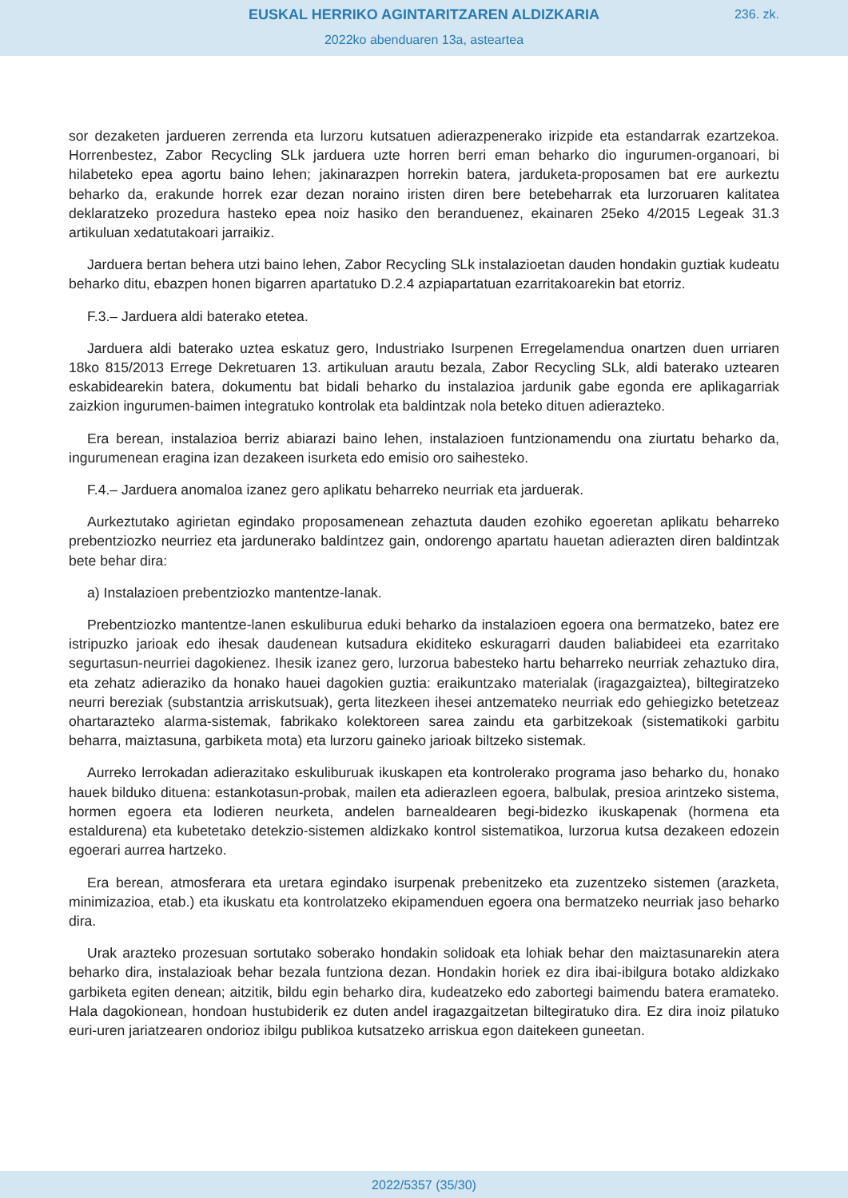EUSKAL HERRIKO AGINTARITZAREN ALDIZKARIA
236. zk.
2022ko abenduaren 13a, asteartea
sor dezaketen jardueren zerrenda eta lurzoru kutsatuen adierazpenerako irizpide eta estandarrak ezartzekoa. Horrenbestez, Zabor Recycling SLk jarduera uzte horren berri eman beharko dio ingurumen-organoari, bi hilabeteko epea agortu baino lehen; jakinarazpen horrekin batera, jarduketa-proposamen bat ere aurkeztu beharko da, erakunde horrek ezar dezan noraino iristen diren bere betebeharrak eta lurzoruaren kalitatea deklaratzeko prozedura hasteko epea noiz hasiko den beranduenez, ekainaren 25eko 4/2015 Legeak 31.3 artikuluan xedatutakoari jarraikiz.
Jarduera bertan behera utzi baino lehen, Zabor Recycling SLk instalazioetan dauden hondakin guztiak kudeatu beharko ditu, ebazpen honen bigarren apartatuko D.2.4 azpiapartatuan ezarritakoarekin bat etorriz.
F.3.– Jarduera aldi baterako etetea.
Jarduera aldi baterako uztea eskatuz gero, Industriako Isurpenen Erregelamendua onartzen duen urriaren 18ko 815/2013 Errege Dekretuaren 13. artikuluan arautu bezala, Zabor Recycling SLk, aldi baterako uztearen eskabidearekin batera, dokumentu bat bidali beharko du instalazioa jardunik gabe egonda ere aplikagarriak zaizkion ingurumen-baimen integratuko kontrolak eta baldintzak nola beteko dituen adierazteko.
Era berean, instalazioa berriz abiarazi baino lehen, instalazioen funtzionamendu ona ziurtatu beharko da, ingurumenean eragina izan dezakeen isurketa edo emisio oro saihesteko.
F.4.– Jarduera anomaloa izanez gero aplikatu beharreko neurriak eta jarduerak.
Aurkeztutako agirietan egindako proposamenean zehaztuta dauden ezohiko egoeretan aplikatu beharreko prebentziozko neurriez eta jardunerako baldintzez gain, ondorengo apartatu hauetan adierazten diren baldintzak bete behar dira:
a) Instalazioen prebentziozko mantentze-lanak.
Prebentziozko mantentze-lanen eskuliburua eduki beharko da instalazioen egoera ona bermatzeko, batez ere istripuzko jarioak edo ihesak daudenean kutsadura ekiditeko eskuragarri dauden baliabideei eta ezarritako segurtasun-neurriei dagokienez. Ihesik izanez gero, lurzorua babesteko hartu beharreko neurriak zehaztuko dira, eta zehatz adieraziko da honako hauei dagokien guztia: eraikuntzako materialak (iragazgaiztea), biltegiratzeko neurri bereziak (substantzia arriskutsuak), gerta litezkeen ihesei antzemateko neurriak edo gehiegizko betetzeaz ohartarazteko alarma-sistemak, fabrikako kolektoreen sarea zaindu eta garbitzekoak (sistematikoki garbitu beharra, maiztasuna, garbiketa mota) eta lurzoru gaineko jarioak biltzeko sistemak.
Aurreko lerrokadan adierazitako eskuliburuak ikuskapen eta kontrolerako programa jaso beharko du, honako hauek bilduko dituena: estankotasun-probak, mailen eta adierazleen egoera, balbulak, presioa arintzeko sistema, hormen egoera eta lodieren neurketa, andelen barnealdearen begi-bidezko ikuskapenak (hormena eta estaldurena) eta kubetetako detekzio-sistemen aldizkako kontrol sistematikoa, lurzorua kutsa dezakeen edozein egoerari aurrea hartzeko.
Era berean, atmosferara eta uretara egindako isurpenak prebenitzeko eta zuzentzeko sistemen (arazketa, minimizazioa, etab.) eta ikuskatu eta kontrolatzeko ekipamenduen egoera ona bermatzeko neurriak jaso beharko dira.
Urak arazteko prozesuan sortutako soberako hondakin solidoak eta lohiak behar den maiztasunarekin atera beharko dira, instalazioak behar bezala funtziona dezan. Hondakin horiek ez dira ibai-ibilgura botako aldizkako garbiketa egiten denean; aitzitik, bildu egin beharko dira, kudeatzeko edo zabortegi baimendu batera eramateko. Hala dagokionean, hondoan hustubiderik ez duten andel iragazgaitzetan biltegiratuko dira. Ez dira inoiz pilatuko euri-uren jariatzearen ondorioz ibilgu publikoa kutsatzeko arriskua egon daitekeen guneetan.
2022/5357 (35/30)